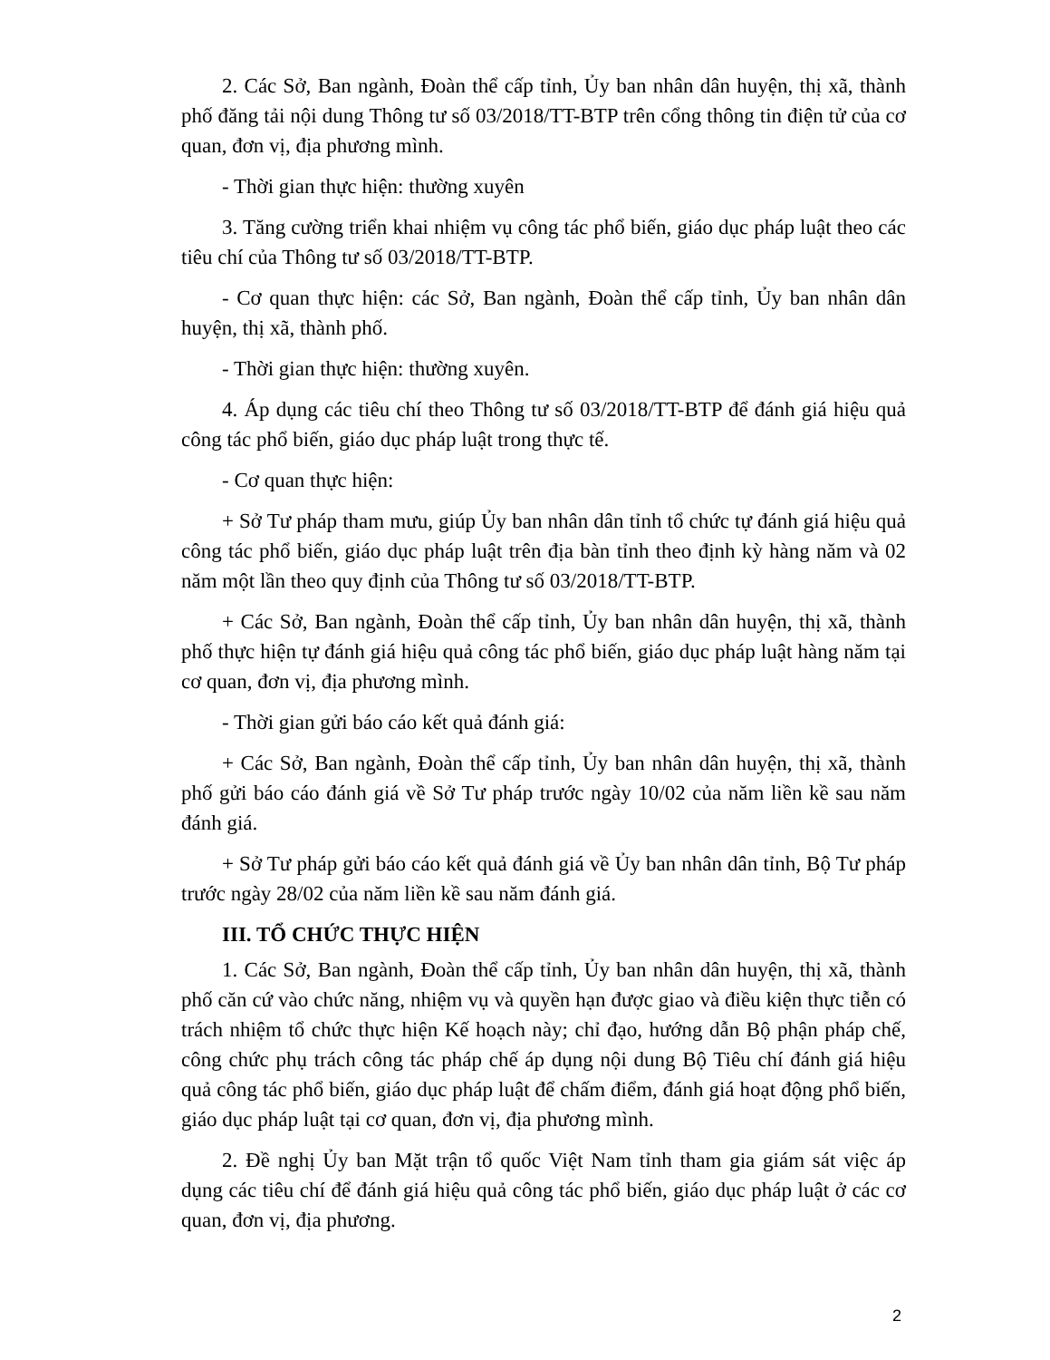2. Các Sở, Ban ngành, Đoàn thể cấp tỉnh, Ủy ban nhân dân huyện, thị xã, thành phố đăng tải nội dung Thông tư số 03/2018/TT-BTP trên cổng thông tin điện tử của cơ quan, đơn vị, địa phương mình.
- Thời gian thực hiện: thường xuyên
3. Tăng cường triển khai nhiệm vụ công tác phổ biến, giáo dục pháp luật theo các tiêu chí của Thông tư số 03/2018/TT-BTP.
- Cơ quan thực hiện: các Sở, Ban ngành, Đoàn thể cấp tỉnh, Ủy ban nhân dân huyện, thị xã, thành phố.
- Thời gian thực hiện: thường xuyên.
4. Áp dụng các tiêu chí theo Thông tư số 03/2018/TT-BTP để đánh giá hiệu quả công tác phổ biến, giáo dục pháp luật trong thực tế.
- Cơ quan thực hiện:
+ Sở Tư pháp tham mưu, giúp Ủy ban nhân dân tỉnh tổ chức tự đánh giá hiệu quả công tác phổ biến, giáo dục pháp luật trên địa bàn tỉnh theo định kỳ hàng năm và 02 năm một lần theo quy định của Thông tư số 03/2018/TT-BTP.
+ Các Sở, Ban ngành, Đoàn thể cấp tỉnh, Ủy ban nhân dân huyện, thị xã, thành phố thực hiện tự đánh giá hiệu quả công tác phổ biến, giáo dục pháp luật hàng năm tại cơ quan, đơn vị, địa phương mình.
- Thời gian gửi báo cáo kết quả đánh giá:
+ Các Sở, Ban ngành, Đoàn thể cấp tỉnh, Ủy ban nhân dân huyện, thị xã, thành phố gửi báo cáo đánh giá về Sở Tư pháp trước ngày 10/02 của năm liền kề sau năm đánh giá.
+ Sở Tư pháp gửi báo cáo kết quả đánh giá về Ủy ban nhân dân tỉnh, Bộ Tư pháp trước ngày 28/02 của năm liền kề sau năm đánh giá.
III. TỔ CHỨC THỰC HIỆN
1. Các Sở, Ban ngành, Đoàn thể cấp tỉnh, Ủy ban nhân dân huyện, thị xã, thành phố căn cứ vào chức năng, nhiệm vụ và quyền hạn được giao và điều kiện thực tiễn có trách nhiệm tổ chức thực hiện Kế hoạch này; chỉ đạo, hướng dẫn Bộ phận pháp chế, công chức phụ trách công tác pháp chế áp dụng nội dung Bộ Tiêu chí đánh giá hiệu quả công tác phổ biến, giáo dục pháp luật để chấm điểm, đánh giá hoạt động phổ biến, giáo dục pháp luật tại cơ quan, đơn vị, địa phương mình.
2. Đề nghị Ủy ban Mặt trận tổ quốc Việt Nam tỉnh tham gia giám sát việc áp dụng các tiêu chí để đánh giá hiệu quả công tác phổ biến, giáo dục pháp luật ở các cơ quan, đơn vị, địa phương.
2